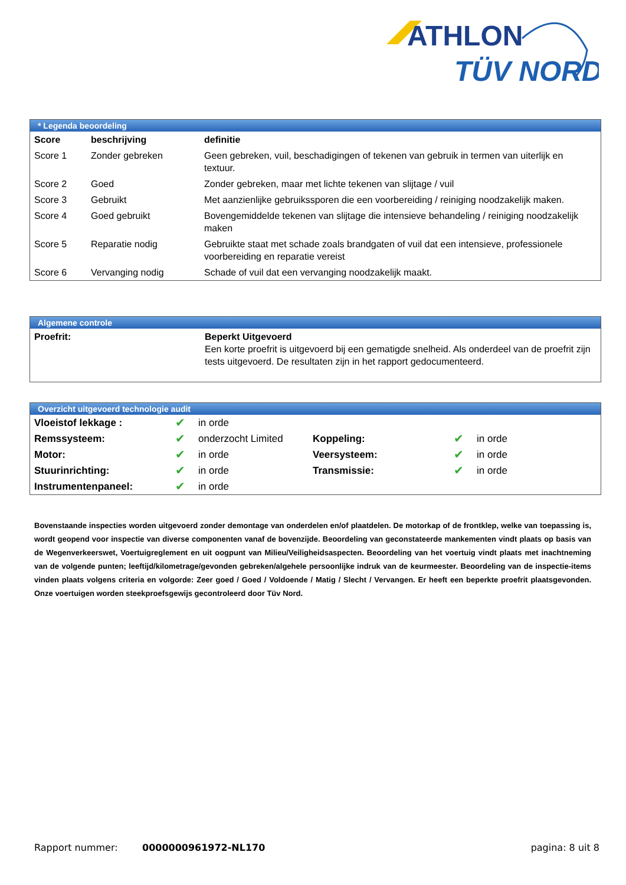ATHLON
TÜV NORD
* Legenda beoordeling
| Score | beschrijving | definitie |
| --- | --- | --- |
| Score 1 | Zonder gebreken | Geen gebreken, vuil, beschadigingen of tekenen van gebruik in termen van uiterlijk en textuur. |
| Score 2 | Goed | Zonder gebreken, maar met lichte tekenen van slijtage / vuil |
| Score 3 | Gebruikt | Met aanzienlijke gebruikssporen die een voorbereiding / reiniging noodzakelijk maken. |
| Score 4 | Goed gebruikt | Bovengemiddelde tekenen van slijtage die intensieve behandeling / reiniging noodzakelijk maken |
| Score 5 | Reparatie nodig | Gebruikte staat met schade zoals brandgaten of vuil dat een intensieve, professionele voorbereiding en reparatie vereist |
| Score 6 | Vervanging nodig | Schade of vuil dat een vervanging noodzakelijk maakt. |
Algemene controle
| Proefrit: | Beperkt Uitgevoerd Een korte proefrit is uitgevoerd bij een gematigde snelheid. Als onderdeel van de proefrit zijn tests uitgevoerd. De resultaten zijn in het rapport gedocumenteerd. |
Overzicht uitgevoerd technologie audit
| Vloeistof lekkage : | ✔ | in orde | | | |
| Remssysteem: | ✔ | onderzocht Limited | Koppeling: | ✔ | in orde |
| Motor: | ✔ | in orde | Veersysteem: | ✔ | in orde |
| Stuurinrichting: | ✔ | in orde | Transmissie: | ✔ | in orde |
| Instrumentenpaneel: | ✔ | in orde | | | |
Bovenstaande inspecties worden uitgevoerd zonder demontage van onderdelen en/of plaatdelen. De motorkap of de frontklep, welke van toepassing is, wordt geopend voor inspectie van diverse componenten vanaf de bovenzijde. Beoordeling van geconstateerde mankementen vindt plaats op basis van de Wegenverkeerswet, Voertuigreglement en uit oogpunt van Milieu/Veiligheidsaspecten. Beoordeling van het voertuig vindt plaats met inachtneming van de volgende punten; leeftijd/kilometrage/gevonden gebreken/algehele persoonlijke indruk van de keurmeester. Beoordeling van de inspectie-items vinden plaats volgens criteria en volgorde: Zeer goed / Goed / Voldoende / Matig / Slecht / Vervangen. Er heeft een beperkte proefrit plaatsgevonden. Onze voertuigen worden steekproefsgewijs gecontroleerd door Tüv Nord.
Rapport nummer: 0000000961972-NL170 pagina: 8 uit 8